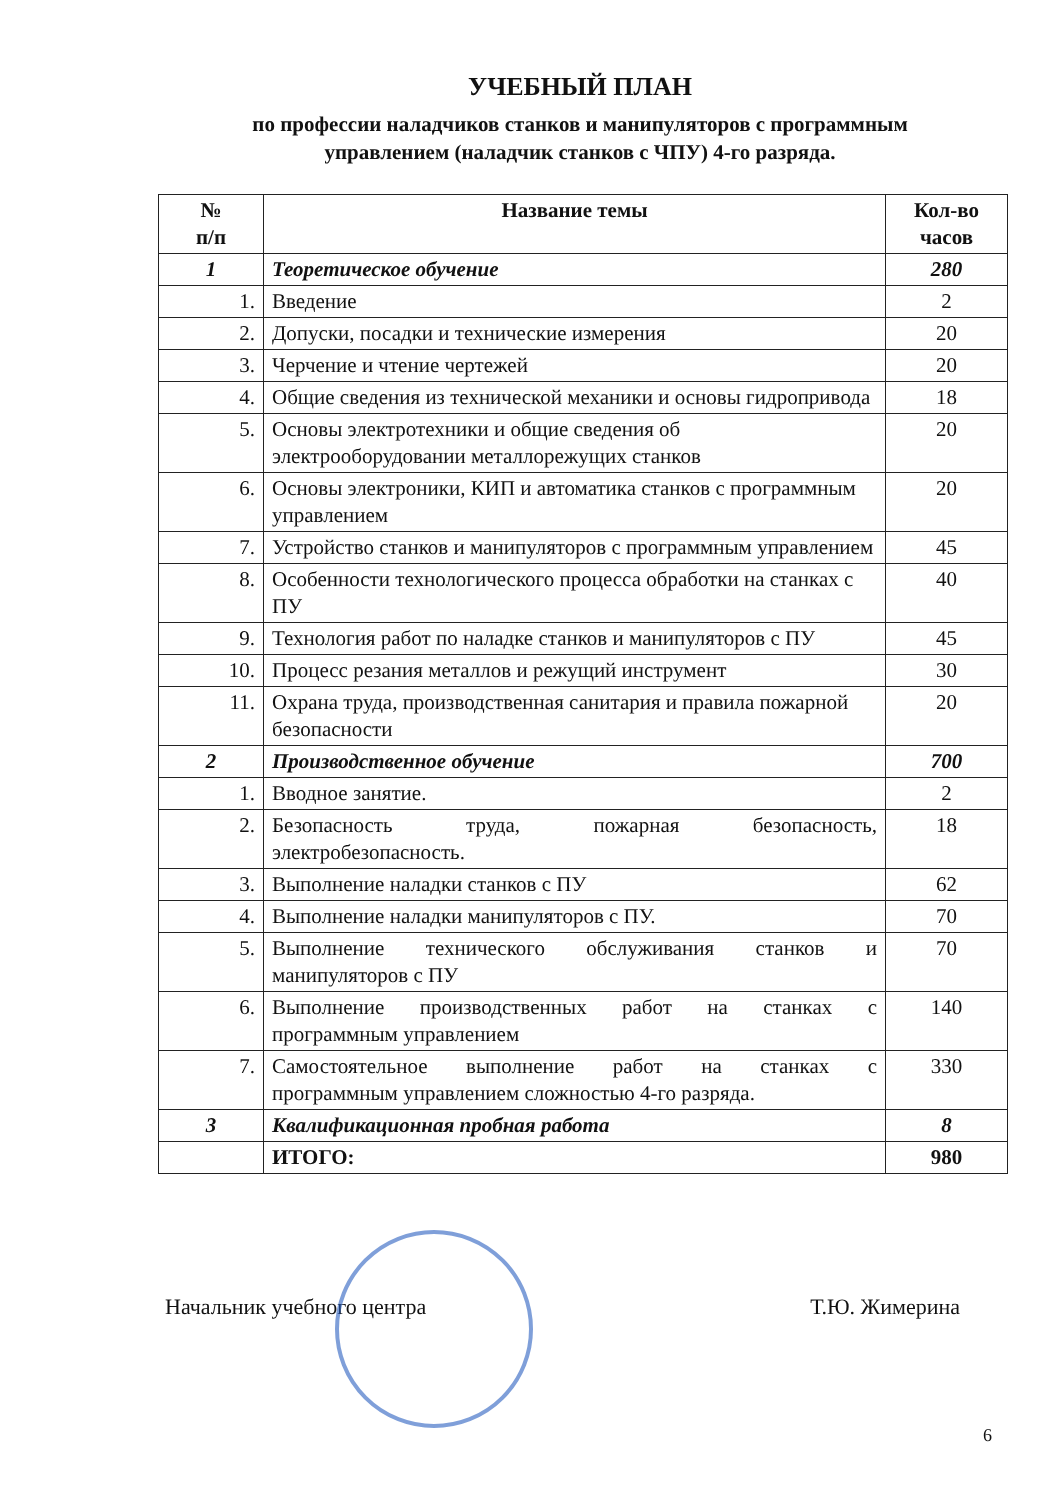УЧЕБНЫЙ ПЛАН
по профессии наладчиков станков и манипуляторов с программным
управлением (наладчик станков с ЧПУ) 4-го разряда.
| № п/п | Название темы | Кол-во часов |
| --- | --- | --- |
| 1 | Теоретическое обучение | 280 |
| 1. | Введение | 2 |
| 2. | Допуски, посадки и технические измерения | 20 |
| 3. | Черчение и чтение чертежей | 20 |
| 4. | Общие сведения из технической механики и основы гидропривода | 18 |
| 5. | Основы электротехники и общие сведения об электрооборудовании металлорежущих станков | 20 |
| 6. | Основы электроники, КИП и автоматика станков с программным управлением | 20 |
| 7. | Устройство станков и манипуляторов с программным управлением | 45 |
| 8. | Особенности технологического процесса обработки на станках с ПУ | 40 |
| 9. | Технология работ по наладке станков и манипуляторов с ПУ | 45 |
| 10. | Процесс резания металлов и режущий инструмент | 30 |
| 11. | Охрана труда, производственная санитария и правила пожарной безопасности | 20 |
| 2 | Производственное обучение | 700 |
| 1. | Вводное занятие. | 2 |
| 2. | Безопасность труда, пожарная безопасность, электробезопасность. | 18 |
| 3. | Выполнение наладки станков с ПУ | 62 |
| 4. | Выполнение наладки манипуляторов с ПУ. | 70 |
| 5. | Выполнение технического обслуживания станков и манипуляторов с ПУ | 70 |
| 6. | Выполнение производственных работ на станках с программным управлением | 140 |
| 7. | Самостоятельное выполнение работ на станках с программным управлением сложностью 4-го разряда. | 330 |
| 3 | Квалификационная пробная работа | 8 |
| | ИТОГО: | 980 |
Начальник учебного центра Т.Ю. Жимерина
6